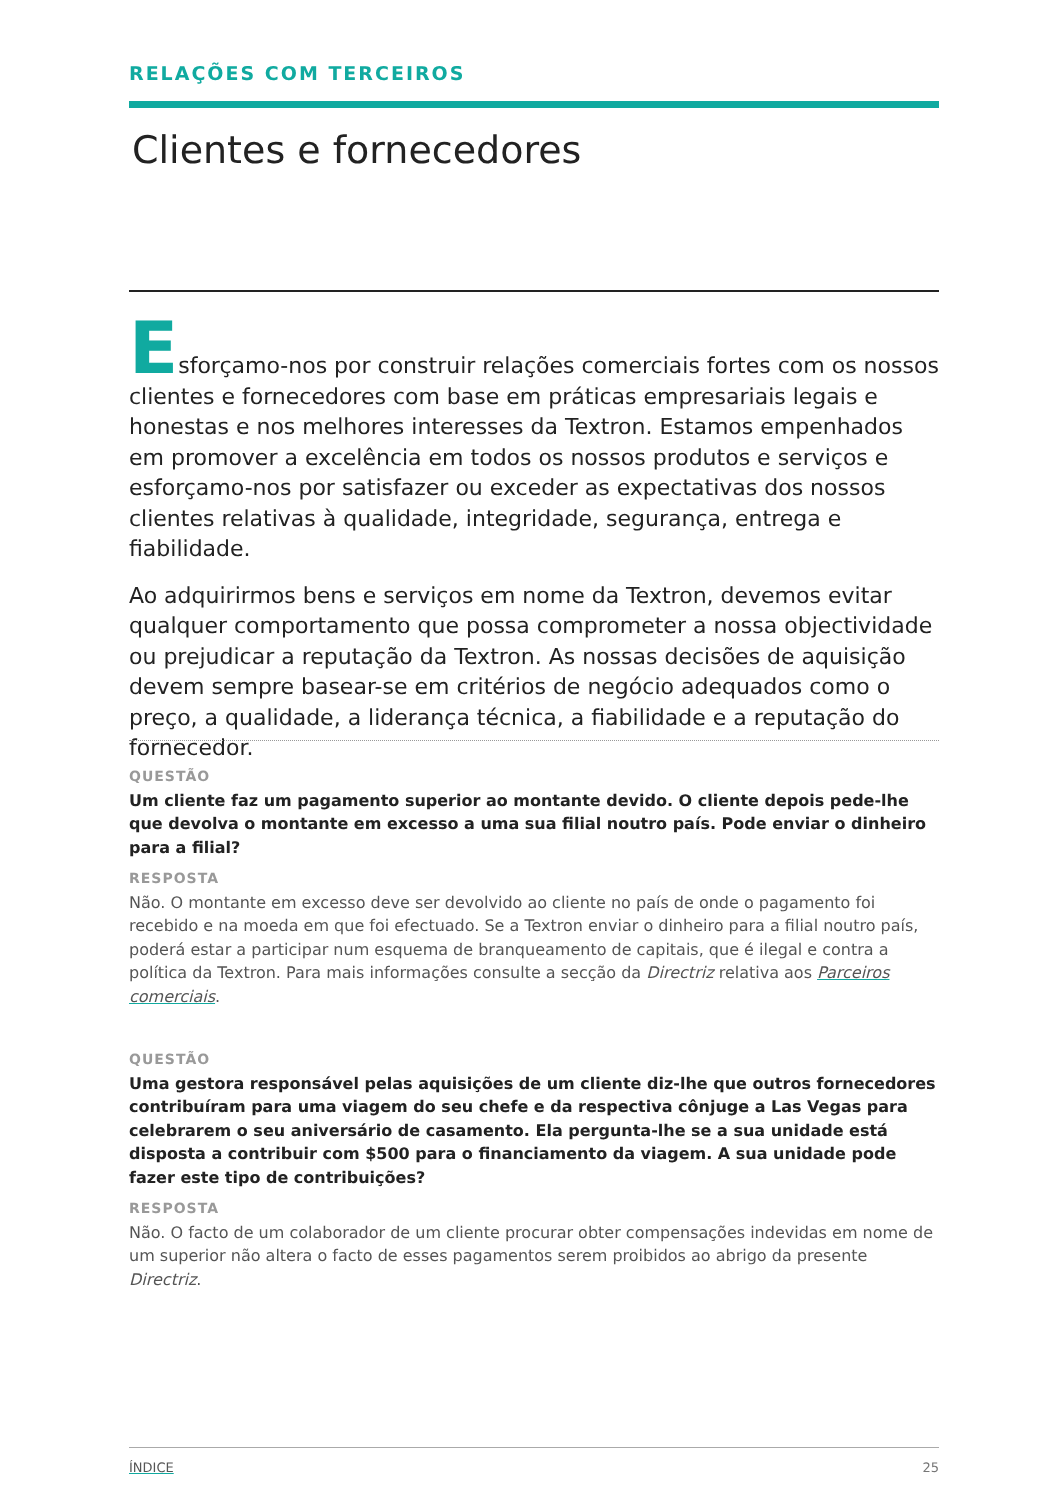RELAÇÕES COM TERCEIROS
Clientes e fornecedores
Esforçamo-nos por construir relações comerciais fortes com os nossos clientes e fornecedores com base em práticas empresariais legais e honestas e nos melhores interesses da Textron. Estamos empenhados em promover a excelência em todos os nossos produtos e serviços e esforçamo-nos por satisfazer ou exceder as expectativas dos nossos clientes relativas à qualidade, integridade, segurança, entrega e fiabilidade.
Ao adquirirmos bens e serviços em nome da Textron, devemos evitar qualquer comportamento que possa comprometer a nossa objectividade ou prejudicar a reputação da Textron. As nossas decisões de aquisição devem sempre basear-se em critérios de negócio adequados como o preço, a qualidade, a liderança técnica, a fiabilidade e a reputação do fornecedor.
QUESTÃO
Um cliente faz um pagamento superior ao montante devido. O cliente depois pede-lhe que devolva o montante em excesso a uma sua filial noutro país. Pode enviar o dinheiro para a filial?
RESPOSTA
Não. O montante em excesso deve ser devolvido ao cliente no país de onde o pagamento foi recebido e na moeda em que foi efectuado. Se a Textron enviar o dinheiro para a filial noutro país, poderá estar a participar num esquema de branqueamento de capitais, que é ilegal e contra a política da Textron. Para mais informações consulte a secção da Directriz relativa aos Parceiros comerciais.
QUESTÃO
Uma gestora responsável pelas aquisições de um cliente diz-lhe que outros fornecedores contribuíram para uma viagem do seu chefe e da respectiva cônjuge a Las Vegas para celebrarem o seu aniversário de casamento. Ela pergunta-lhe se a sua unidade está disposta a contribuir com $500 para o financiamento da viagem. A sua unidade pode fazer este tipo de contribuições?
RESPOSTA
Não. O facto de um colaborador de um cliente procurar obter compensações indevidas em nome de um superior não altera o facto de esses pagamentos serem proibidos ao abrigo da presente Directriz.
ÍNDICE 25